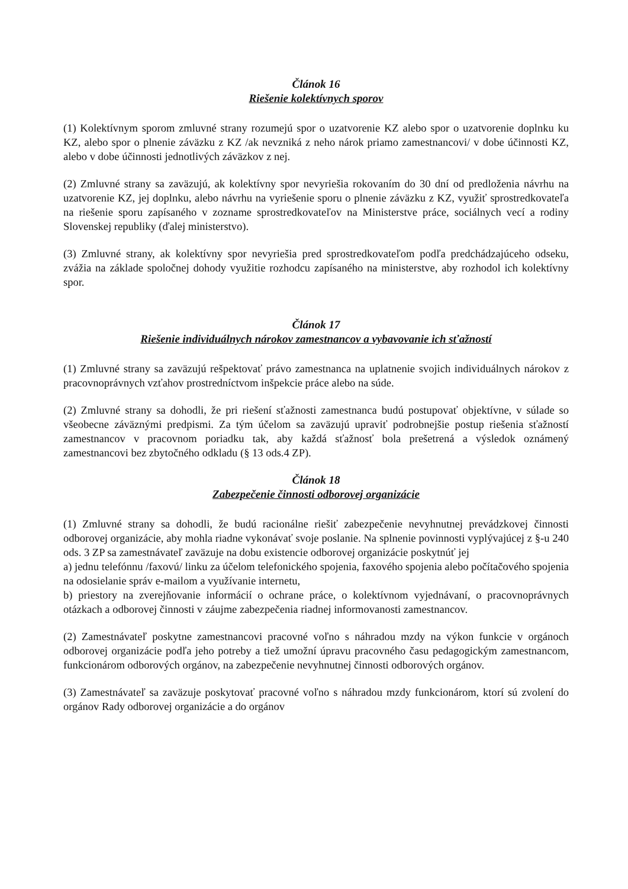Článok 16
Riešenie kolektívnych sporov
(1) Kolektívnym sporom zmluvné strany rozumejú spor o uzatvorenie KZ alebo spor o uzatvorenie doplnku ku KZ, alebo spor o plnenie záväzku z KZ /ak nevzniká z neho nárok priamo zamestnancovi/ v dobe účinnosti KZ, alebo v dobe účinnosti jednotlivých záväzkov z nej.
(2) Zmluvné strany sa zaväzujú, ak kolektívny spor nevyriešia rokovaním do 30 dní od predloženia návrhu na uzatvorenie KZ, jej doplnku, alebo návrhu na vyriešenie sporu o plnenie záväzku z KZ, využiť sprostredkovateľa na riešenie sporu zapísaného v zozname sprostredkovateľov na Ministerstve práce, sociálnych vecí a rodiny Slovenskej republiky (ďalej ministerstvo).
(3) Zmluvné strany, ak kolektívny spor nevyriešia pred sprostredkovateľom podľa predchádzajúceho odseku, zvážia na základe spoločnej dohody využitie rozhodcu zapísaného na ministerstve, aby rozhodol ich kolektívny spor.
Článok 17
Riešenie individuálnych nárokov zamestnancov a vybavovanie ich sťažností
(1) Zmluvné strany sa zaväzujú rešpektovať právo zamestnanca na uplatnenie svojich individuálnych nárokov z pracovnoprávnych vzťahov prostredníctvom inšpekcie práce alebo na súde.
(2) Zmluvné strany sa dohodli, že pri riešení sťažnosti zamestnanca budú postupovať objektívne, v súlade so všeobecne záväznými predpismi. Za tým účelom sa zaväzujú upraviť podrobnejšie postup riešenia sťažností zamestnancov v pracovnom poriadku tak, aby každá sťažnosť bola prešetrená a výsledok oznámený zamestnancovi bez zbytočného odkladu (§ 13 ods.4 ZP).
Článok 18
Zabezpečenie činnosti odborovej organizácie
(1) Zmluvné strany sa dohodli, že budú racionálne riešiť zabezpečenie nevyhnutnej prevádzkovej činnosti odborovej organizácie, aby mohla riadne vykonávať svoje poslanie. Na splnenie povinnosti vyplývajúcej z §-u 240 ods. 3 ZP sa zamestnávateľ zaväzuje na dobu existencie odborovej organizácie poskytnúť jej
a) jednu telefónnu /faxovú/ linku za účelom telefonického spojenia, faxového spojenia alebo počítačového spojenia na odosielanie správ e-mailom a využívanie internetu,
b) priestory na zverejňovanie informácií o ochrane práce, o kolektívnom vyjednávaní, o pracovnoprávnych otázkach a odborovej činnosti v záujme zabezpečenia riadnej informovanosti zamestnancov.
(2) Zamestnávateľ poskytne zamestnancovi pracovné voľno s náhradou mzdy na výkon funkcie v orgánoch odborovej organizácie podľa jeho potreby a tiež umožní úpravu pracovného času pedagogickým zamestnancom, funkcionárom odborových orgánov, na zabezpečenie nevyhnutnej činnosti odborových orgánov.
(3) Zamestnávateľ sa zaväzuje poskytovať pracovné voľno s náhradou mzdy funkcionárom, ktorí sú zvolení do orgánov Rady odborovej organizácie a do orgánov